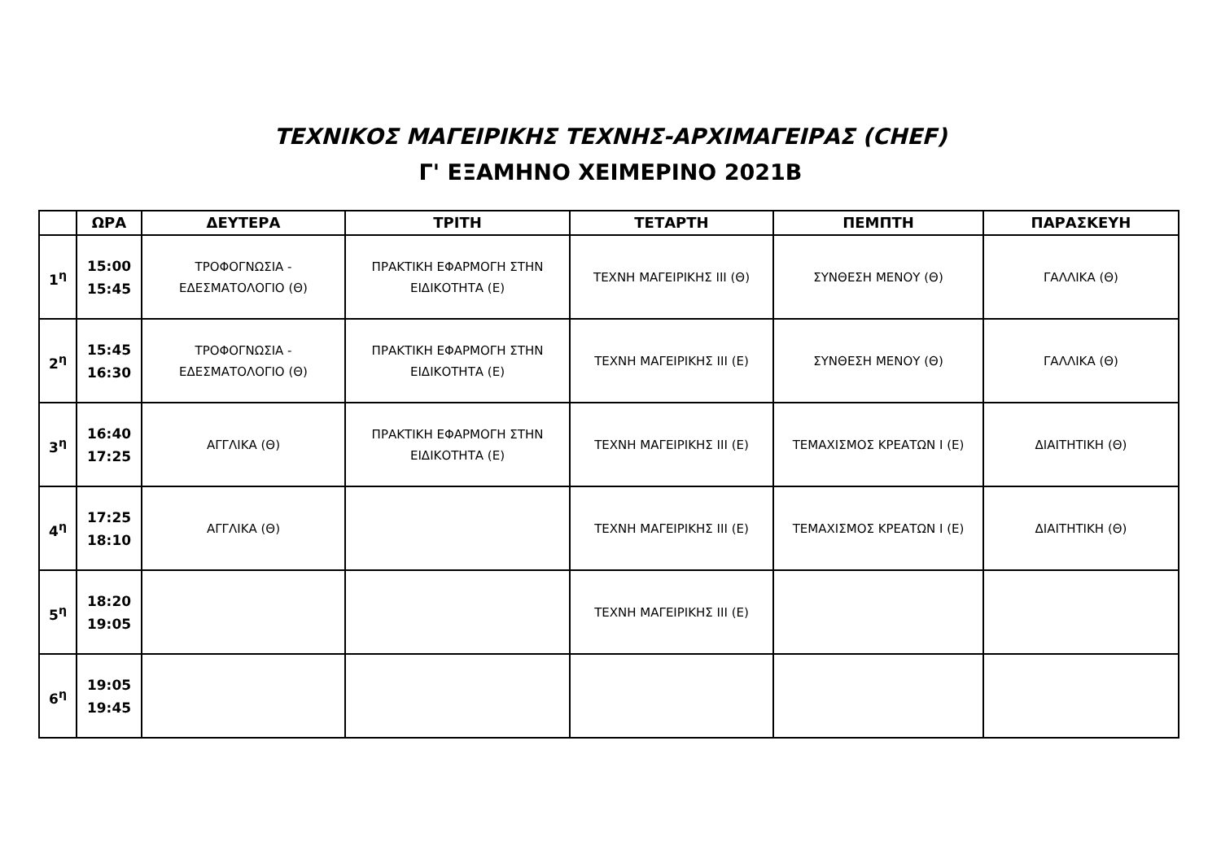ΤΕΧΝΙΚΟΣ ΜΑΓΕΙΡΙΚΗΣ ΤΕΧΝΗΣ-ΑΡΧΙΜΑΓΕΙΡΑΣ (CHEF)
Γ' ΕΞΑΜΗΝΟ ΧΕΙΜΕΡΙΝΟ 2021Β
| | ΩΡΑ | ΔΕΥΤΕΡΑ | ΤΡΙΤΗ | ΤΕΤΑΡΤΗ | ΠΕΜΠΤΗ | ΠΑΡΑΣΚΕΥΗ |
| --- | --- | --- | --- | --- | --- | --- |
| 1<sup>η</sup> | 15:00 15:45 | ΤΡΟΦΟΓΝΩΣΙΑ - ΕΔΕΣΜΑΤΟΛΟΓΙΟ (Θ) | ΠΡΑΚΤΙΚΗ ΕΦΑΡΜΟΓΗ ΣΤΗΝ ΕΙΔΙΚΟΤΗΤΑ (Ε) | ΤΕΧΝΗ ΜΑΓΕΙΡΙΚΗΣ ΙΙΙ (Θ) | ΣΥΝΘΕΣΗ ΜΕΝΟΥ (Θ) | ΓΑΛΛΙΚΑ (Θ) |
| 2<sup>η</sup> | 15:45 16:30 | ΤΡΟΦΟΓΝΩΣΙΑ - ΕΔΕΣΜΑΤΟΛΟΓΙΟ (Θ) | ΠΡΑΚΤΙΚΗ ΕΦΑΡΜΟΓΗ ΣΤΗΝ ΕΙΔΙΚΟΤΗΤΑ (Ε) | ΤΕΧΝΗ ΜΑΓΕΙΡΙΚΗΣ ΙΙΙ (Ε) | ΣΥΝΘΕΣΗ ΜΕΝΟΥ (Θ) | ΓΑΛΛΙΚΑ (Θ) |
| 3<sup>η</sup> | 16:40 17:25 | ΑΓΓΛΙΚΑ (Θ) | ΠΡΑΚΤΙΚΗ ΕΦΑΡΜΟΓΗ ΣΤΗΝ ΕΙΔΙΚΟΤΗΤΑ (Ε) | ΤΕΧΝΗ ΜΑΓΕΙΡΙΚΗΣ ΙΙΙ (Ε) | ΤΕΜΑΧΙΣΜΟΣ ΚΡΕΑΤΩΝ Ι (Ε) | ΔΙΑΙΤΗΤΙΚΗ (Θ) |
| 4<sup>η</sup> | 17:25 18:10 | ΑΓΓΛΙΚΑ (Θ) | | ΤΕΧΝΗ ΜΑΓΕΙΡΙΚΗΣ ΙΙΙ (Ε) | ΤΕΜΑΧΙΣΜΟΣ ΚΡΕΑΤΩΝ Ι (Ε) | ΔΙΑΙΤΗΤΙΚΗ (Θ) |
| 5<sup>η</sup> | 18:20 19:05 | | | ΤΕΧΝΗ ΜΑΓΕΙΡΙΚΗΣ ΙΙΙ (Ε) | | |
| 6<sup>η</sup> | 19:05 19:45 | | | | | |